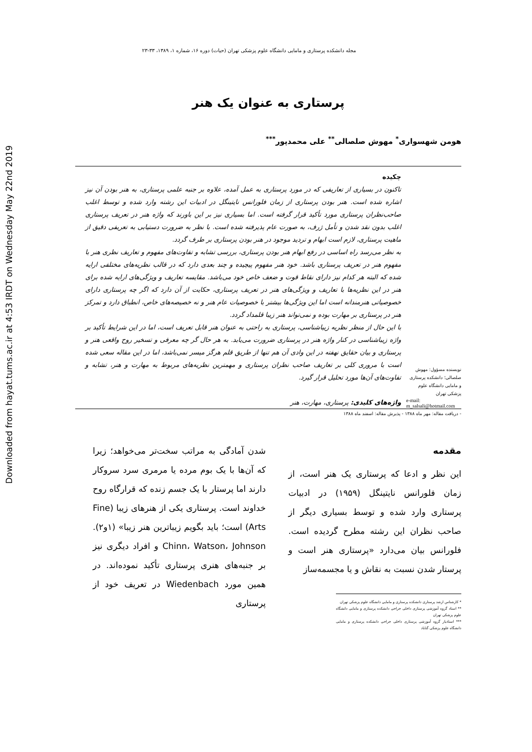Downloaded from hayat.tums.ac.ir at 4:53 IRDT on Wednesday May 22nd 2019
مجله دانشکده پرستاری و مامایی دانشگاه علوم پزشکی تهران (حیات) دوره ۱۶، شماره ۱، ۱۳۸۹، ۳۳-۲۳
پرستاری به عنوان یک هنر
هومن شهسواری<sup>*</sup> مهوش صلصالی<sup>**</sup> علی محمدپور<sup>***</sup>
نویسنده مسؤول: مهوش صلصالی؛ دانشکده پرستاری و مامایی دانشگاه علوم پزشکی تهران
e-mail: m_salsali@hotmail.com
چکیده
تاکنون در بسیاری از تعاریفی که در مورد پرستاری به عمل آمده، علاوه بر جنبه علمی پرستاری، به هنر بودن آن نیز اشاره شده است. هنر بودن پرستاری از زمان فلورانس نایتینگل در ادبیات این رشته وارد شده و توسط اغلب صاحب‌نظران پرستاری مورد تأکید قرار گرفته است. اما بسیاری نیز بر این باورند که واژه هنر در تعریف پرستاری اغلب بدون نقد شدن و تأمل ژرف، به صورت عام پذیرفته شده است. با نظر به ضرورت دستیابی به تعریفی دقیق از ماهیت پرستاری، لازم است ابهام و تردید موجود در هنر بودن پرستاری بر طرف گردد.
به نظر می‌رسد راه اساسی در رفع ابهام هنر بودن پرستاری، بررسی تشابه و تفاوت‌های مفهوم و تعاریف نظری هنر با مفهوم هنر در تعریف پرستاری باشد. خود هنر مفهوم پیچیده و چند بعدی دارد که در قالب نظریه‌های مختلفی ارایه شده که البته هر کدام نیز دارای نقاط قوت و ضعف خاص خود می‌باشد. مقایسه تعاریف و ویژگی‌های ارایه شده برای هنر در این نظریه‌ها با تعاریف و ویژگی‌های هنر در تعریف پرستاری، حکایت از آن دارد که اگر چه پرستاری دارای خصوصیاتی هنرمندانه است اما این ویژگی‌ها بیشتر با خصوصیات عام هنر و نه خصیصه‌های خاص، انطباق دارد و تمرکز هنر در پرستاری بر مهارت بوده و نمی‌تواند هنر زیبا قلمداد گردد.
با این حال از منظر نظریه زیباشناسی، پرستاری به راحتی به عنوان هنر قابل تعریف است، اما در این شرایط تأکید بر واژه زیباشناسی در کنار واژه هنر در پرستاری ضرورت می‌یابد. به هر حال گر چه معرفی و تسخیر روح واقعی هنر و پرستاری و بیان حقایق نهفته در این وادی آن هم تنها از طریق قلم هرگز میسر نمی‌باشد، اما در این مقاله سعی شده است با مروری کلی بر تعاریف صاحب نظران پرستاری و مهمترین نظریه‌های مربوط به مهارت و هنر، تشابه و تفاوت‌های آن‌ها مورد تحلیل قرار گیرد.
واژه‌های کلیدی: پرستاری، مهارت، هنر
- دریافت مقاله: مهر ماه ۱۳۸۸ - پذیرش مقاله: اسفند ماه ۱۳۸۸
مقدمه
این نظر و ادعا که پرستاری یک هنر است، از زمان فلورانس نایتینگل (۱۹۵۹) در ادبیات پرستاری وارد شده و توسط بسیاری دیگر از صاحب نظران این رشته مطرح گردیده است. فلورانس بیان می‌دارد «پرستاری هنر است و پرستار شدن نسبت به نقاش و یا مجسمه‌ساز
* کارشناس ارشد پرستاری دانشکده پرستاری و مامایی دانشگاه علوم پزشکی تهران
** استاد گروه آموزشی پرستاری داخلی جراحی دانشکده پرستاری و مامایی دانشگاه علوم پزشکی تهران
*** استادیار گروه آموزشی پرستاری داخلی جراحی دانشکده پرستاری و مامایی دانشگاه علوم پزشکی گناباد
شدن آمادگی به مراتب سخت‌تر می‌خواهد؛ زیرا که آن‌ها با یک بوم مرده یا مرمری سرد سروکار دارند اما پرستار با یک جسم زنده که قرارگاه روح خداوند است. پرستاری یکی از هنرهای زیبا (Fine Arts) است؛ باید بگویم زیباترین هنر زیبا» (۱و۲). Chinn، Watson، Johnson و افراد دیگری نیز بر جنبه‌های هنری پرستاری تأکید نموده‌اند. در همین مورد Wiedenbach در تعریف خود از پرستاری